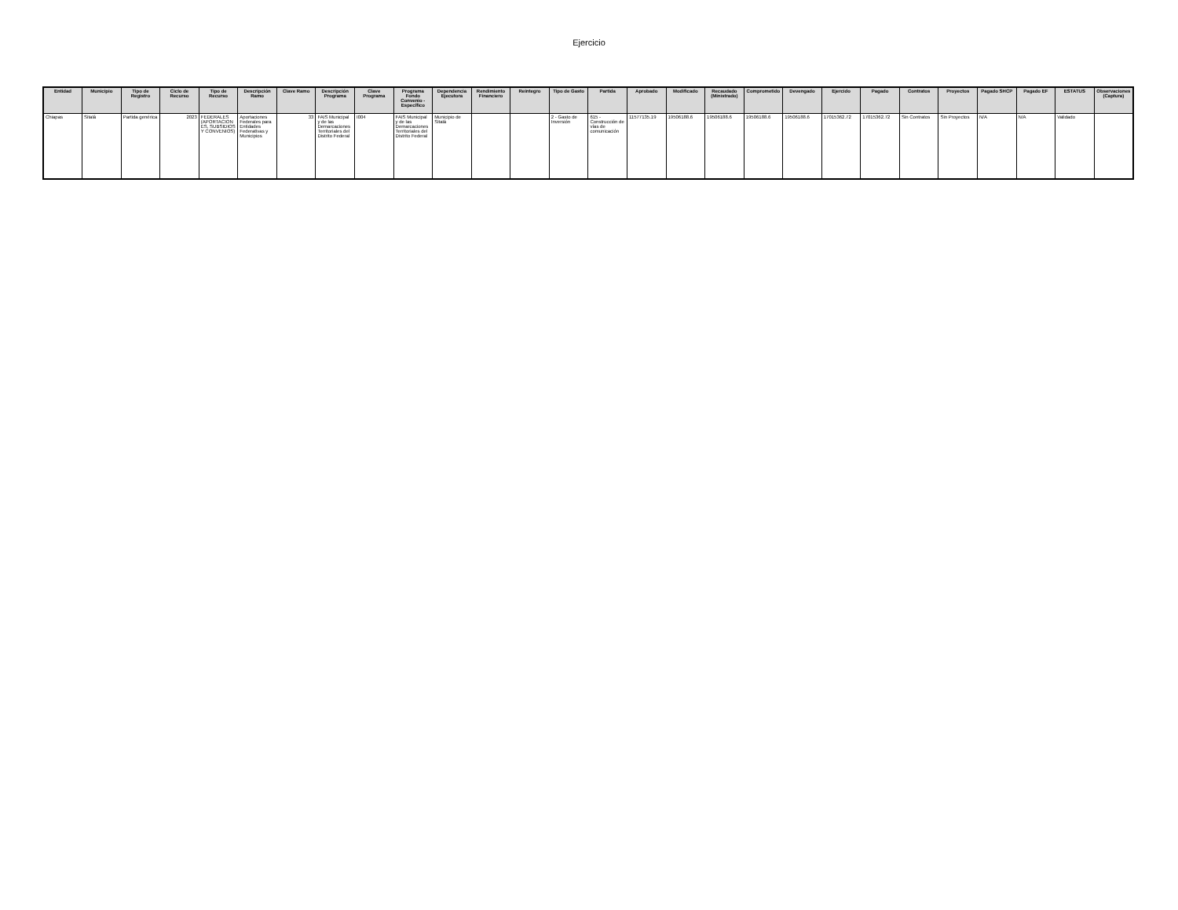Ejercicio
| Entidad | Municipio | Tipo de Registro | Ciclo de Recurso | Tipo de Recurso | Descripción Ramo | Clave Ramo | Descripción Programa | Clave Programa | Programa Fondo Convenio - Específico | Dependencia Ejecutora | Rendimiento Financiero | Reintegro | Tipo de Gasto | Partida | Aprobado | Modificado | Recaudado (Ministrado) | Comprometido | Devengado | Ejercido | Pagado | Contratos | Proyectos | Pagado SHCP | Pagado EF | ESTATUS | Observaciones (Captura) |
| --- | --- | --- | --- | --- | --- | --- | --- | --- | --- | --- | --- | --- | --- | --- | --- | --- | --- | --- | --- | --- | --- | --- | --- | --- | --- | --- | --- |
| Chiapas | Sitalá | Partida genérica | 2023 | FEDERALES (APORTACIONES, SUBSIDIOS Y CONVENIOS) | Aportaciones Federales para Entidades Federativas y Municipios | 33 | FAIS Municipal y de las Demarcaciones Territoriales del Distrito Federal | I004 | FAIS Municipal y de las Demarcaciones Territoriales del Distrito Federal | Municipio de Sitalá | | | 2 - Gasto de Inversión | 615 - Construcción de vías de comunicación | 11577135.19 | 19506188.6 | 19506188.6 | 19506188.6 | 19506188.6 | 17015362.72 | 17015362.72 | Sin Contratos | Sin Proyectos | N/A | N/A | Validado | |